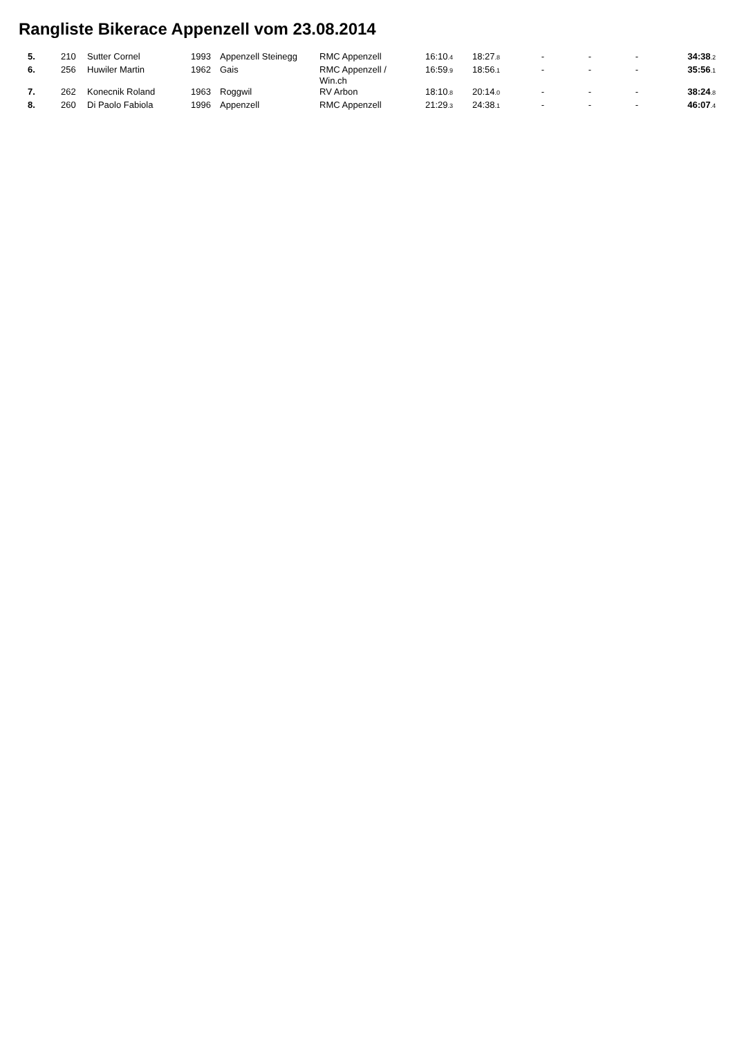Rangliste Bikerace Appenzell vom 23.08.2014
| 5. | 210 | Sutter Cornel | 1993 | Appenzell Steinegg | RMC Appenzell | 16:10 .4 | 18:27 .8 | - | - | - | 34:38 .2 |
| 6. | 256 | Huwiler Martin | 1962 | Gais | RMC Appenzell / Win.ch | 16:59 .9 | 18:56 .1 | - | - | - | 35:56 .1 |
| 7. | 262 | Konecnik Roland | 1963 | Roggwil | RV Arbon | 18:10 .8 | 20:14 .0 | - | - | - | 38:24 .8 |
| 8. | 260 | Di Paolo Fabiola | 1996 | Appenzell | RMC Appenzell | 21:29 .3 | 24:38 .1 | - | - | - | 46:07 .4 |